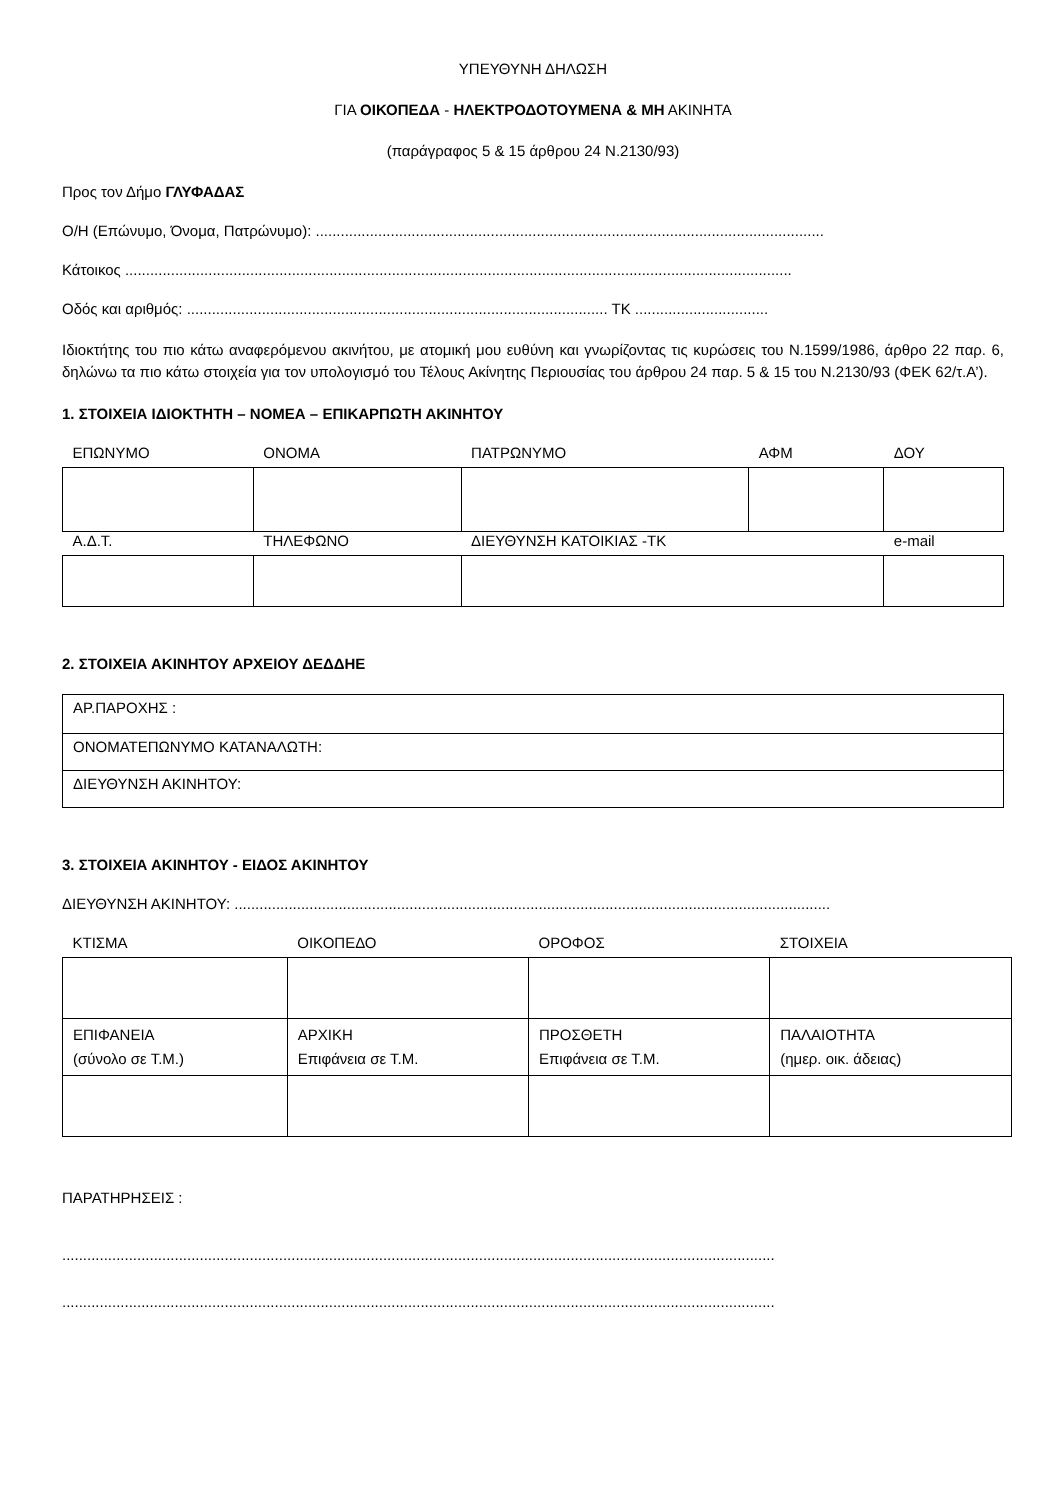ΥΠΕΥΘΥΝΗ ΔΗΛΩΣΗ
ΓΙΑ ΟΙΚΟΠΕΔΑ - ΗΛΕΚΤΡΟΔΟΤΟΥΜΕΝΑ & ΜΗ ΑΚΙΝΗΤΑ
(παράγραφος 5 & 15 άρθρου 24 Ν.2130/93)
Προς τον Δήμο ΓΛΥΦΑΔΑΣ
Ο/Η (Επώνυμο, Όνομα, Πατρώνυμο): ..........................................................................................................................
Κάτοικος ................................................................................................................................................................
Οδός και αριθμός: ..................................................................................................... ΤΚ ................................
Ιδιοκτήτης του πιο κάτω αναφερόμενου ακινήτου, με ατομική μου ευθύνη και γνωρίζοντας τις κυρώσεις του Ν.1599/1986, άρθρο 22 παρ. 6, δηλώνω τα πιο κάτω στοιχεία για τον υπολογισμό του Τέλους Ακίνητης Περιουσίας του άρθρου 24 παρ. 5 & 15 του Ν.2130/93 (ΦΕΚ 62/τ.Α’).
1. ΣΤΟΙΧΕΙΑ ΙΔΙΟΚΤΗΤΗ – ΝΟΜΕΑ – ΕΠΙΚΑΡΠΩΤΗ ΑΚΙΝΗΤΟΥ
| ΕΠΩΝΥΜΟ | ΟΝΟΜΑ | ΠΑΤΡΩΝΥΜΟ | ΑΦΜ | ΔΟΥ |
| Α.Δ.Τ. | ΤΗΛΕΦΩΝΟ | ΔΙΕΥΘΥΝΣΗ ΚΑΤΟΙΚΙΑΣ -ΤΚ | | e-mail |
2. ΣΤΟΙΧΕΙΑ ΑΚΙΝΗΤΟΥ ΑΡΧΕΙΟΥ ΔΕΔΔΗΕ
| ΑΡ.ΠΑΡΟΧΗΣ : |
| ΟΝΟΜΑΤΕΠΩΝΥΜΟ ΚΑΤΑΝΑΛΩΤΗ: |
| ΔΙΕΥΘΥΝΣΗ ΑΚΙΝΗΤΟΥ: |
3. ΣΤΟΙΧΕΙΑ ΑΚΙΝΗΤΟΥ - ΕΙΔΟΣ ΑΚΙΝΗΤΟΥ
ΔΙΕΥΘΥΝΣΗ ΑΚΙΝΗΤΟΥ: ...............................................................................................................................................
| ΚΤΙΣΜΑ | ΟΙΚΟΠΕΔΟ | ΟΡΟΦΟΣ | ΣΤΟΙΧΕΙΑ |
| ΕΠΙΦΑΝΕΙΑ (σύνολο σε Τ.Μ.) | ΑΡΧΙΚΗ Επιφάνεια σε Τ.Μ. | ΠΡΟΣΘΕΤΗ Επιφάνεια σε Τ.Μ. | ΠΑΛΑΙΟΤΗΤΑ (ημερ. οικ. άδειας) |
ΠΑΡΑΤΗΡΗΣΕΙΣ :
...........................................................................................................................................................................
...........................................................................................................................................................................